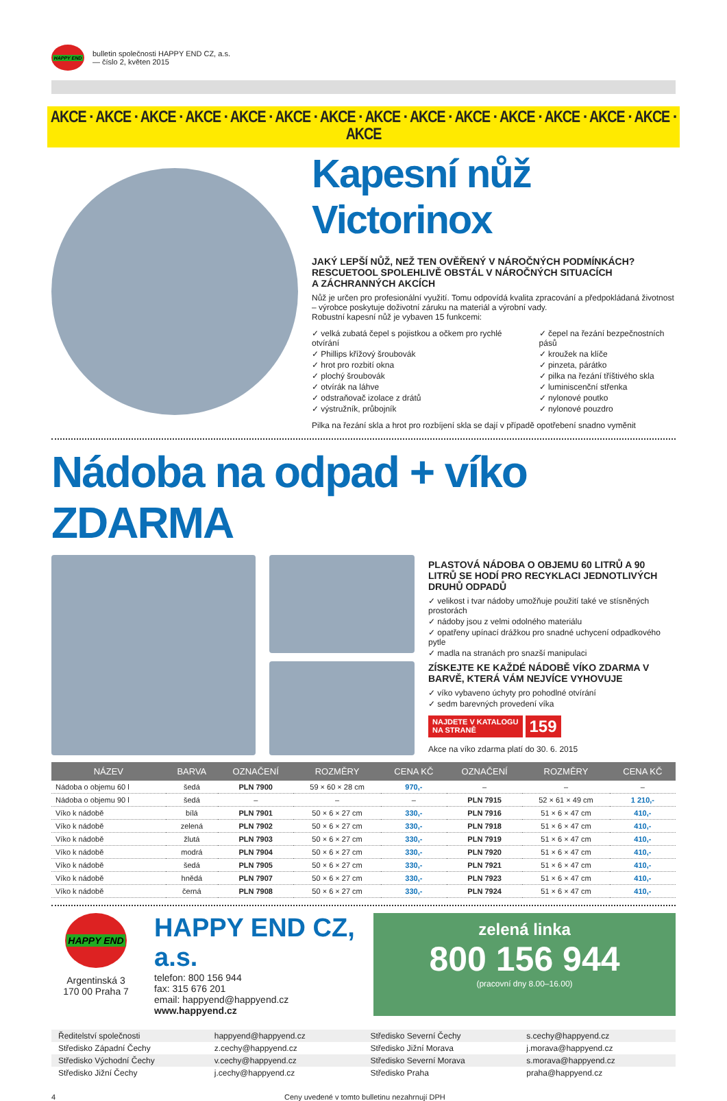HAPPY END
bulletin společnosti HAPPY END CZ, a.s.
— číslo 2, květen 2015
AKCE · AKCE · AKCE · AKCE · AKCE · AKCE · AKCE · AKCE · AKCE · AKCE · AKCE · AKCE · AKCE · AKCE · AKCE
Kapesní nůž Victorinox
JAKÝ LEPŠÍ NŮŽ, NEŽ TEN OVĚŘENÝ V NÁROČNÝCH PODMÍNKÁCH?
RESCUETOOL SPOLEHLIVĚ OBSTÁL V NÁROČNÝCH SITUACÍCH
A ZÁCHRANNÝCH AKCÍCH
Nůž je určen pro profesionální využití. Tomu odpovídá kvalita zpracování a předpokládaná životnost – výrobce poskytuje doživotní záruku na materiál a výrobní vady.
Robustní kapesní nůž je vybaven 15 funkcemi:
velká zubatá čepel s pojistkou a očkem pro rychlé otvírání
Phillips křížový šroubovák
hrot pro rozbití okna
plochý šroubovák
otvírák na láhve
odstraňovač izolace z drátů
výstružník, průbojník
čepel na řezání bezpečnostních pásů
kroužek na klíče
pinzeta, párátko
pilka na řezání tříštivého skla
luminiscenční střenka
nylonové poutko
nylonové pouzdro
Pilka na řezání skla a hrot pro rozbíjení skla se dají v případě opotřebení snadno vyměnit
Nádoba na odpad + víko ZDARMA
PLASTOVÁ NÁDOBA O OBJEMU 60 LITRŮ A 90 LITRŮ SE HODÍ PRO RECYKLACI JEDNOTLIVÝCH DRUHŮ ODPADŮ
velikost i tvar nádoby umožňuje použití také ve stísněných prostorách
nádoby jsou z velmi odolného materiálu
opatřeny upínací drážkou pro snadné uchycení odpadkového pytle
madla na stranách pro snazší manipulaci
ZÍSKEJTE KE KAŽDÉ NÁDOBĚ VÍKO ZDARMA V BARVĚ, KTERÁ VÁM NEJVÍCE VYHOVUJE
víko vybaveno úchyty pro pohodlné otvírání
sedm barevných provedení víka
NAJDETE V KATALOGU
NA STRANĚ 159
Akce na víko zdarma platí do 30. 6. 2015
| NÁZEV | BARVA | OZNAČENÍ | ROZMĚRY | CENA KČ | OZNAČENÍ | ROZMĚRY | CENA KČ |
| --- | --- | --- | --- | --- | --- | --- | --- |
| Nádoba o objemu 60 l | šedá | PLN 7900 | 59 × 60 × 28 cm | 970,- | – | – | – |
| Nádoba o objemu 90 l | šedá | – | – | – | PLN 7915 | 52 × 61 × 49 cm | 1 210,- |
| Víko k nádobě | bílá | PLN 7901 | 50 × 6 × 27 cm | 330,- | PLN 7916 | 51 × 6 × 47 cm | 410,- |
| Víko k nádobě | zelená | PLN 7902 | 50 × 6 × 27 cm | 330,- | PLN 7918 | 51 × 6 × 47 cm | 410,- |
| Víko k nádobě | žlutá | PLN 7903 | 50 × 6 × 27 cm | 330,- | PLN 7919 | 51 × 6 × 47 cm | 410,- |
| Víko k nádobě | modrá | PLN 7904 | 50 × 6 × 27 cm | 330,- | PLN 7920 | 51 × 6 × 47 cm | 410,- |
| Víko k nádobě | šedá | PLN 7905 | 50 × 6 × 27 cm | 330,- | PLN 7921 | 51 × 6 × 47 cm | 410,- |
| Víko k nádobě | hnědá | PLN 7907 | 50 × 6 × 27 cm | 330,- | PLN 7923 | 51 × 6 × 47 cm | 410,- |
| Víko k nádobě | černá | PLN 7908 | 50 × 6 × 27 cm | 330,- | PLN 7924 | 51 × 6 × 47 cm | 410,- |
HAPPY END
Argentinská 3
170 00 Praha 7
HAPPY END CZ, a.s.
telefon: 800 156 944
fax: 315 676 201
email: happyend@happyend.cz
www.happyend.cz
zelená linka
800 156 944
(pracovní dny 8.00–16.00)
Ředitelství společnosti
happyend@happyend.cz
Středisko Severní Čechy
s.cechy@happyend.cz
Středisko Západní Čechy
z.cechy@happyend.cz
Středisko Jižní Morava
j.morava@happyend.cz
Středisko Východní Čechy
v.cechy@happyend.cz
Středisko Severní Morava
s.morava@happyend.cz
Středisko Jižní Čechy
j.cechy@happyend.cz
Středisko Praha
praha@happyend.cz
4 Ceny uvedené v tomto bulletinu nezahrnují DPH